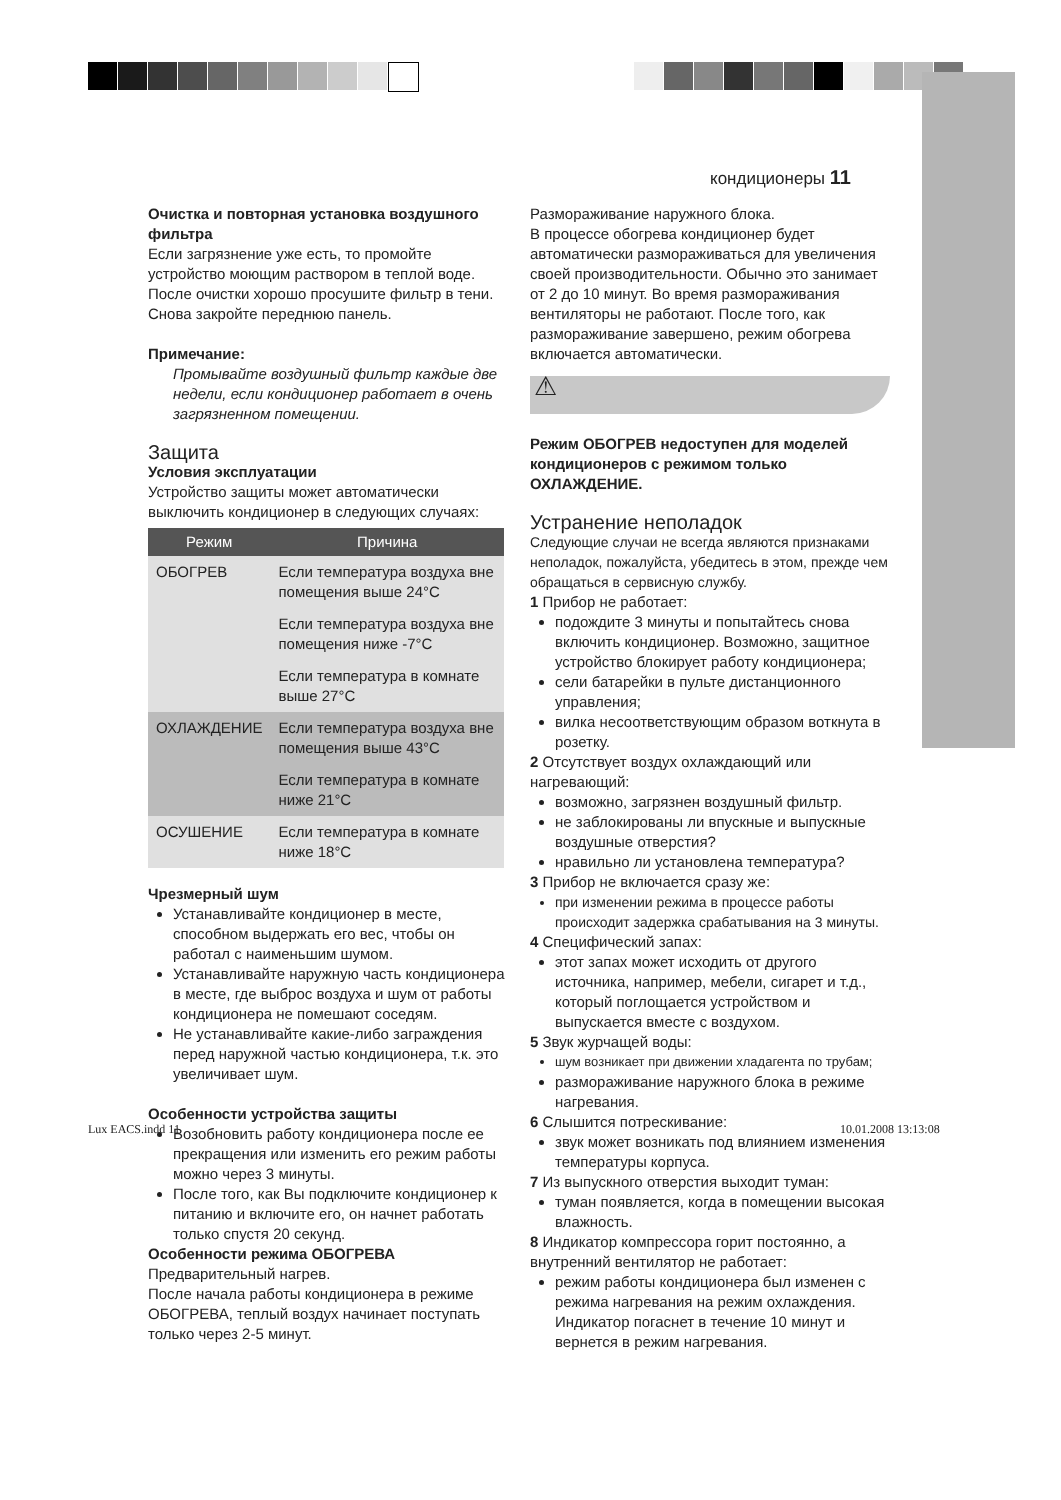кондиционеры 11
Очистка и повторная установка воздушного фильтра
Если загрязнение уже есть, то промойте устройство моющим раствором в теплой воде. После очистки хорошо просушите фильтр в тени. Снова закройте переднюю панель.
Примечание:
Промывайте воздушный фильтр каждые две недели, если кондиционер работает в очень загрязненном помещении.
Защита
Условия эксплуатации
Устройство защиты может автоматически выключить кондиционер в следующих случаях:
| Режим | Причина |
| --- | --- |
| ОБОГРЕВ | Если температура воздуха вне помещения выше 24°C |
| | Если температура воздуха вне помещения ниже -7°C |
| | Если температура в комнате выше 27°C |
| ОХЛАЖДЕНИЕ | Если температура воздуха вне помещения выше 43°C |
| | Если температура в комнате ниже 21°C |
| ОСУШЕНИЕ | Если температура в комнате ниже 18°C |
Чрезмерный шум
Устанавливайте кондиционер в месте, способном выдержать его вес, чтобы он работал с наименьшим шумом.
Устанавливайте наружную часть кондиционера в месте, где выброс воздуха и шум от работы кондиционера не помешают соседям.
Не устанавливайте какие-либо заграждения перед наружной частью кондиционера, т.к. это увеличивает шум.
Особенности устройства защиты
Возобновить работу кондиционера после ее прекращения или изменить его режим работы можно через 3 минуты.
После того, как Вы подключите кондиционер к питанию и включите его, он начнет работать только спустя 20 секунд.
Особенности режима ОБОГРЕВА
Предварительный нагрев.
После начала работы кондиционера в режиме ОБОГРЕВА, теплый воздух начинает поступать только через 2-5 минут.
Размораживание наружного блока.
В процессе обогрева кондиционер будет автоматически размораживаться для увеличения своей производительности. Обычно это занимает от 2 до 10 минут. Во время размораживания вентиляторы не работают. После того, как размораживание завершено, режим обогрева включается автоматически.
⚠
Режим ОБОГРЕВ недоступен для моделей кондиционеров с режимом только ОХЛАЖДЕНИЕ.
Устранение неполадок
Следующие случаи не всегда являются признаками неполадок, пожалуйста, убедитесь в этом, прежде чем обращаться в сервисную службу.
1 Прибор не работает:
подождите 3 минуты и попытайтесь снова включить кондиционер. Возможно, защитное устройство блокирует работу кондиционера;
сели батарейки в пульте дистанционного управления;
вилка несоответствующим образом воткнута в розетку.
2 Отсутствует воздух охлаждающий или нагревающий:
возможно, загрязнен воздушный фильтр.
не заблокированы ли впускные и выпускные воздушные отверстия?
нравильно ли установлена температура?
3 Прибор не включается сразу же:
при изменении режима в процессе работы происходит задержка срабатывания на 3 минуты.
4 Специфический запах:
этот запах может исходить от другого источника, например, мебели, сигарет и т.д., который поглощается устройством и выпускается вместе с воздухом.
5 Звук журчащей воды:
шум возникает при движении хладагента по трубам;
размораживание наружного блока в режиме нагревания.
6 Слышится потрескивание:
звук может возникать под влиянием изменения температуры корпуса.
7 Из выпускного отверстия выходит туман:
туман появляется, когда в помещении высокая влажность.
8 Индикатор компрессора горит постоянно, а внутренний вентилятор не работает:
режим работы кондиционера был изменен с режима нагревания на режим охлаждения. Индикатор погаснет в течение 10 минут и вернется в режим нагревания.
Lux EACS.indd 11 10.01.2008 13:13:08